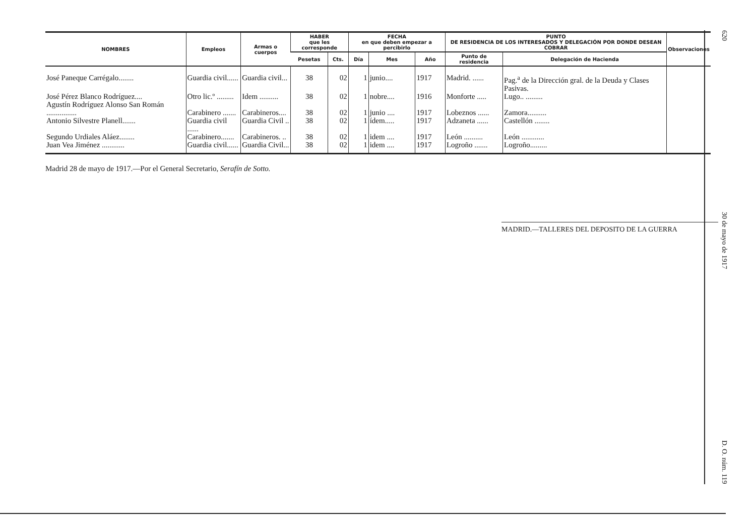| NOMBRES | Empleos | Armas o cuerpos | HABER que les corresponde | | FECHA en que deben empezar a percibirlo | | | PUNTO DE RESIDENCIA DE LOS INTERESADOS Y DELEGACIÓN POR DONDE DESEAN COBRAR | | Observaciones |
| --- | --- | --- | --- | --- | --- | --- | --- | --- | --- | --- |
| | | | Pesetas | Cts. | Día | Mes | Año | Punto de residencia | Delegación de Hacienda | |
| José Paneque Carrégalo........ | Guardia civil...... | Guardia civil... | 38 | 02 | 1 | junio.... | 1917 | Madrid. ...... | Pag.<sup>a</sup> de la Dirección gral. de la Deuda y Clases Pasivas. | |
| José Pérez Blanco Rodríguez.... | Otro lic.º ......... | Idem .......... | 38 | 02 | 1 | nobre.... | 1916 | Monforte ..... | Lugo.. ......... | |
| Agustín Rodríguez Alonso San Román ................ | Carabinero ....... | Carabineros.... | 38 | 02 | 1 | junio .... | 1917 | Lobeznos ...... | Zamora.......... | |
| Antonio Silvestre Planell....... | Guardia civil ...... | Guardia Civil .. | 38 | 02 | 1 | ídem..... | 1917 | Adzaneta ...... | Castellón ........ | |
| Segundo Urdiales Aláez........ | Carabinero....... | Carabineros. .. | 38 | 02 | 1 | idem .... | 1917 | León .......... | León ............ | |
| Juan Vea Jiménez ............ | Guardia civil...... | Guardia Civil... | 38 | 02 | 1 | idem .... | 1917 | Logroño ....... | Logroño......... | |
Madrid 28 de mayo de 1917.—Por el General Secretario, Serafín de Sotto.
MADRID.—TALLERES DEL DEPOSITO DE LA GUERRA
620 30 de mayo de 1917 D. O. núm. 119